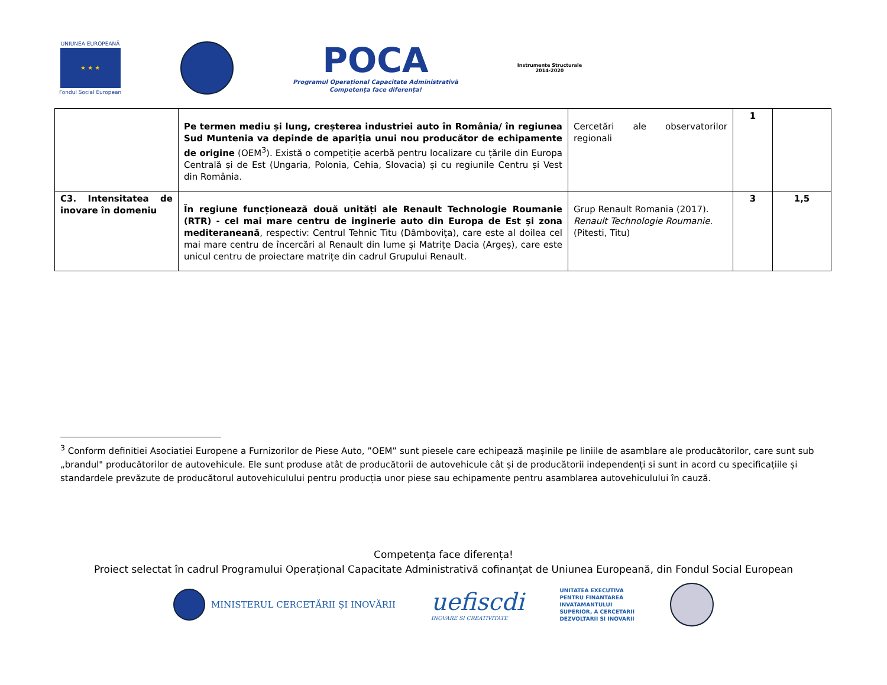UNIUNEA EUROPEANĂ
★ ★ ★
Fondul Social European
POCA
Programul Operațional Capacitate Administrativă
Competența face diferența!
Instrumente Structurale
2014-2020
| | Pe termen mediu și lung, creșterea industriei auto în România/ în regiunea Sud Muntenia va depinde de apariția unui nou producător de echipamente de origine (OEM<sup>3</sup>). Există o competiție acerbă pentru localizare cu țările din Europa Centrală și de Est (Ungaria, Polonia, Cehia, Slovacia) și cu regiunile Centru și Vest din România. | Cercetări ale observatorilor regionali | 1 | |
| C3. Intensitatea de inovare în domeniu | În regiune funcționează două unități ale Renault Technologie Roumanie (RTR) - cel mai mare centru de inginerie auto din Europa de Est și zona mediteraneană , respectiv: Centrul Tehnic Titu (Dâmbovița), care este al doilea cel mai mare centru de încercări al Renault din lume și Matrițe Dacia (Argeș), care este unicul centru de proiectare matrițe din cadrul Grupului Renault. | Grup Renault Romania (2017). Renault Technologie Roumanie . (Pitesti, Titu) | 3 | 1,5 |
<sup>3</sup> Conform definitiei Asociatiei Europene a Furnizorilor de Piese Auto, ”OEM” sunt piesele care echipează mașinile pe liniile de asamblare ale producătorilor, care sunt sub „brandul" producătorilor de autovehicule. Ele sunt produse atât de producătorii de autovehicule cât și de producătorii independenți si sunt in acord cu specificațiile și standardele prevăzute de producătorul autovehiculului pentru producția unor piese sau echipamente pentru asamblarea autovehiculului în cauză.
Competența face diferența!
Proiect selectat în cadrul Programului Operațional Capacitate Administrativă cofinanțat de Uniunea Europeană, din Fondul Social European
MINISTERUL CERCETĂRII ȘI INOVĂRII
uefiscdi
INOVARE SI CREATIVITATE
UNITATEA EXECUTIVA
PENTRU FINANTAREA
INVATAMANTULUI
SUPERIOR, A CERCETARII
DEZVOLTARII SI INOVARII